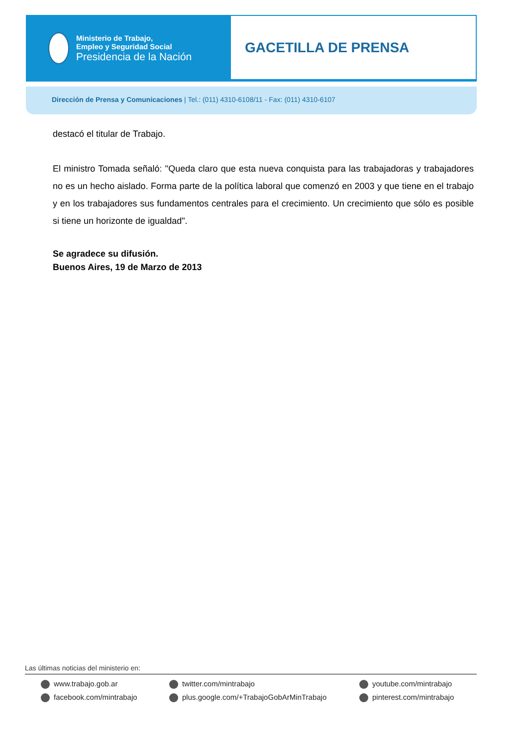Ministerio de Trabajo,
Empleo y Seguridad Social
Presidencia de la Nación
GACETILLA DE PRENSA
Dirección de Prensa y Comunicaciones | Tel.: (011) 4310-6108/11 - Fax: (011) 4310-6107
destacó el titular de Trabajo.
El ministro Tomada señaló: "Queda claro que esta nueva conquista para las trabajadoras y trabajadores no es un hecho aislado. Forma parte de la política laboral que comenzó en 2003 y que tiene en el trabajo y en los trabajadores sus fundamentos centrales para el crecimiento. Un crecimiento que sólo es posible si tiene un horizonte de igualdad".
Se agradece su difusión.
Buenos Aires, 19 de Marzo de 2013
Las últimas noticias del ministerio en:
www.trabajo.gob.ar
twitter.com/mintrabajo
youtube.com/mintrabajo
facebook.com/mintrabajo
plus.google.com/+TrabajoGobArMinTrabajo
pinterest.com/mintrabajo